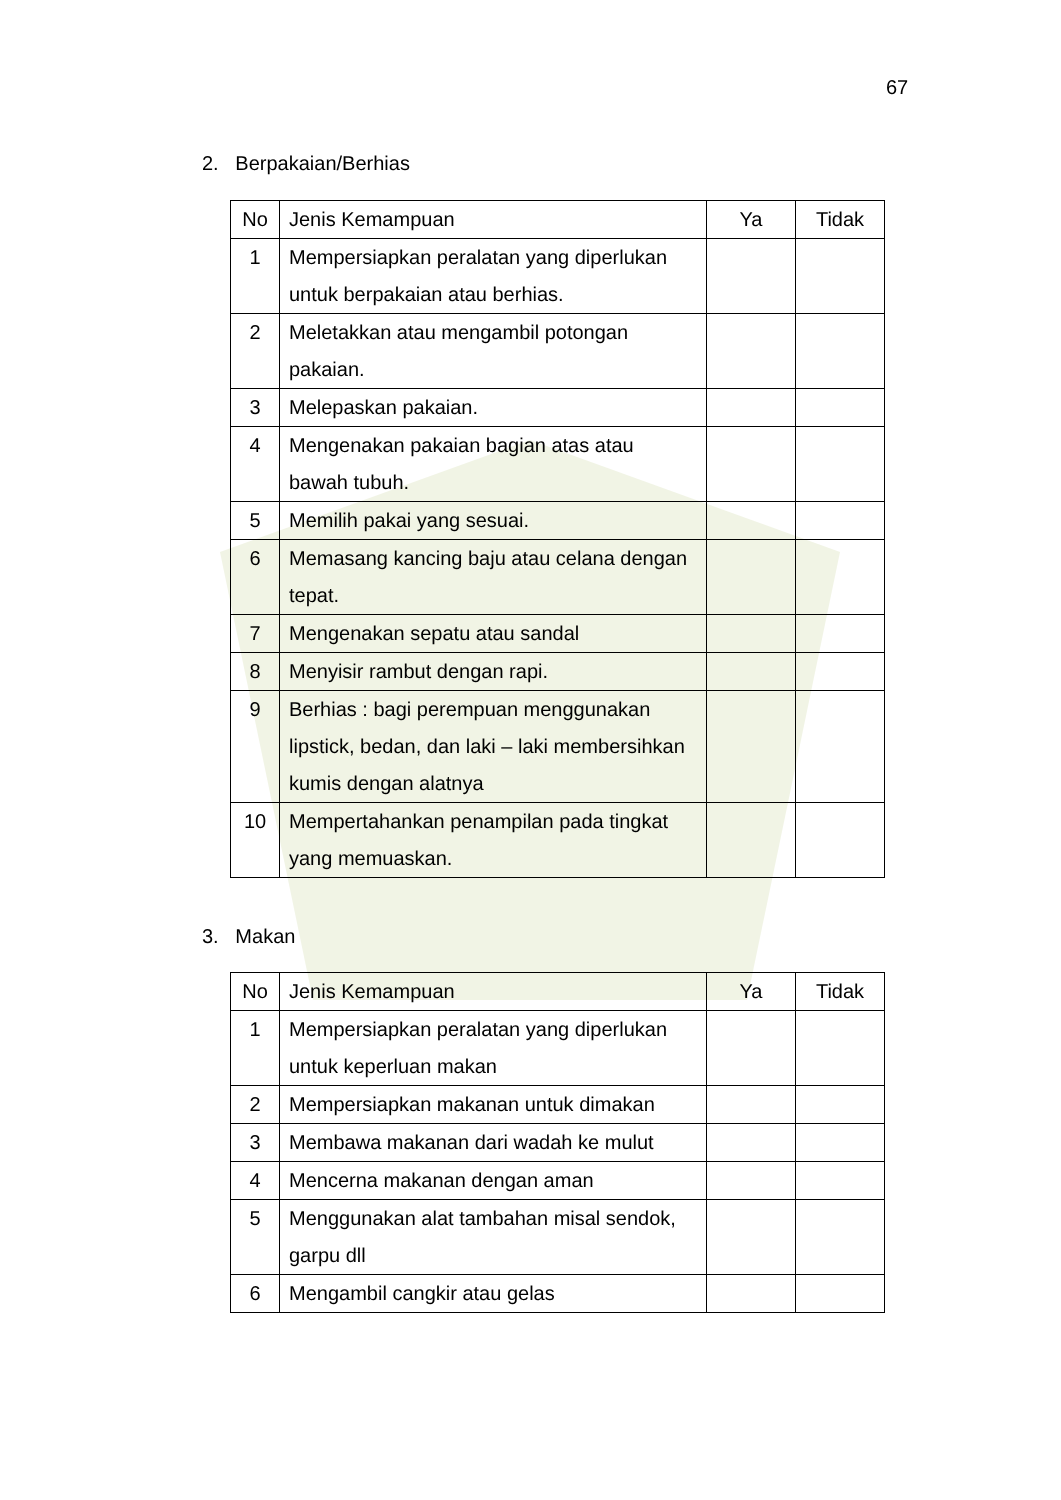67
2. Berpakaian/Berhias
| No | Jenis Kemampuan | Ya | Tidak |
| 1 | Mempersiapkan peralatan yang diperlukan untuk berpakaian atau berhias. | | |
| 2 | Meletakkan atau mengambil potongan pakaian. | | |
| 3 | Melepaskan pakaian. | | |
| 4 | Mengenakan pakaian bagian atas atau bawah tubuh. | | |
| 5 | Memilih pakai yang sesuai. | | |
| 6 | Memasang kancing baju atau celana dengan tepat. | | |
| 7 | Mengenakan sepatu atau sandal | | |
| 8 | Menyisir rambut dengan rapi. | | |
| 9 | Berhias : bagi perempuan menggunakan lipstick, bedan, dan laki – laki membersihkan kumis dengan alatnya | | |
| 10 | Mempertahankan penampilan pada tingkat yang memuaskan. | | |
3. Makan
| No | Jenis Kemampuan | Ya | Tidak |
| 1 | Mempersiapkan peralatan yang diperlukan untuk keperluan makan | | |
| 2 | Mempersiapkan makanan untuk dimakan | | |
| 3 | Membawa makanan dari wadah ke mulut | | |
| 4 | Mencerna makanan dengan aman | | |
| 5 | Menggunakan alat tambahan misal sendok, garpu dll | | |
| 6 | Mengambil cangkir atau gelas | | |